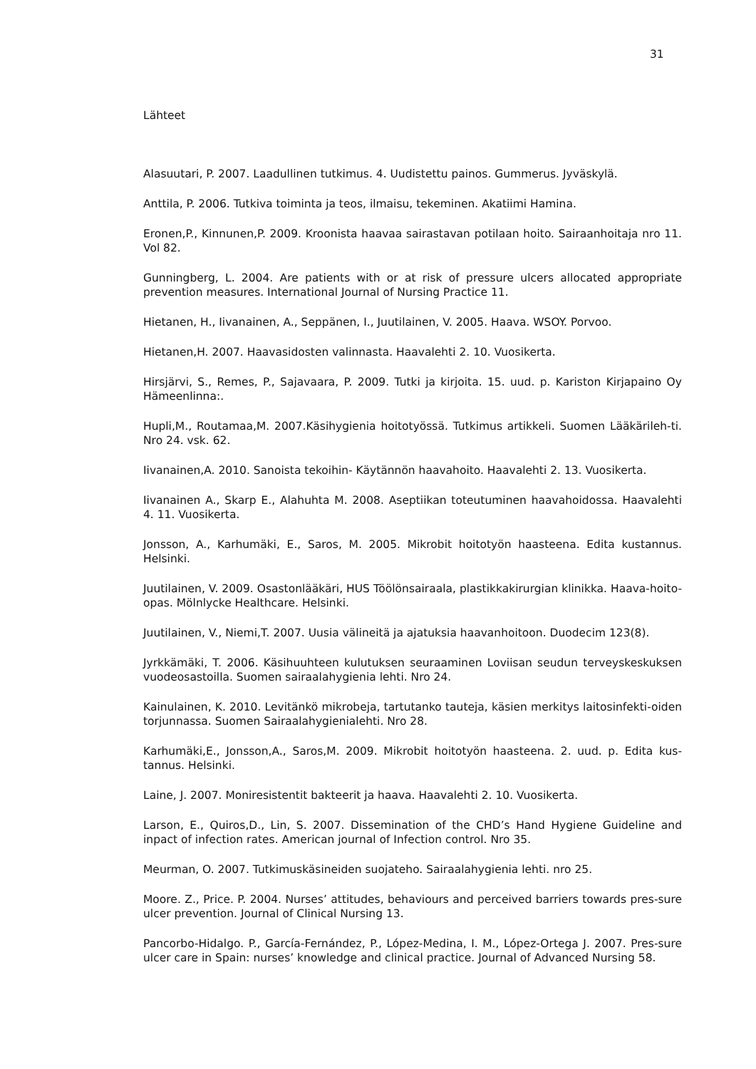31
Lähteet
Alasuutari, P. 2007. Laadullinen tutkimus. 4. Uudistettu painos. Gummerus. Jyväskylä.
Anttila, P. 2006. Tutkiva toiminta ja teos, ilmaisu, tekeminen. Akatiimi Hamina.
Eronen,P., Kinnunen,P. 2009. Kroonista haavaa sairastavan potilaan hoito. Sairaanhoitaja nro 11. Vol 82.
Gunningberg, L. 2004. Are patients with or at risk of pressure ulcers allocated appropriate prevention measures. International Journal of Nursing Practice 11.
Hietanen, H., Iivanainen, A., Seppänen, I., Juutilainen, V. 2005. Haava. WSOY. Porvoo.
Hietanen,H. 2007. Haavasidosten valinnasta. Haavalehti 2. 10. Vuosikerta.
Hirsjärvi, S., Remes, P., Sajavaara, P. 2009. Tutki ja kirjoita. 15. uud. p. Kariston Kirjapaino Oy Hämeenlinna:.
Hupli,M., Routamaa,M. 2007.Käsihygienia hoitotyössä. Tutkimus artikkeli. Suomen Lääkärileh-ti. Nro 24. vsk. 62.
Iivanainen,A. 2010. Sanoista tekoihin- Käytännön haavahoito. Haavalehti 2. 13. Vuosikerta.
Iivanainen A., Skarp E., Alahuhta M. 2008. Aseptiikan toteutuminen haavahoidossa. Haavalehti 4. 11. Vuosikerta.
Jonsson, A., Karhumäki, E., Saros, M. 2005. Mikrobit hoitotyön haasteena. Edita kustannus. Helsinki.
Juutilainen, V. 2009. Osastonlääkäri, HUS Töölönsairaala, plastikkakirurgian klinikka. Haava-hoito-opas. Mölnlycke Healthcare. Helsinki.
Juutilainen, V., Niemi,T. 2007. Uusia välineitä ja ajatuksia haavanhoitoon. Duodecim 123(8).
Jyrkkämäki, T. 2006. Käsihuuhteen kulutuksen seuraaminen Loviisan seudun terveyskeskuksen vuodeosastoilla. Suomen sairaalahygienia lehti. Nro 24.
Kainulainen, K. 2010. Levitänkö mikrobeja, tartutanko tauteja, käsien merkitys laitosinfekti-oiden torjunnassa. Suomen Sairaalahygienialehti. Nro 28.
Karhumäki,E., Jonsson,A., Saros,M. 2009. Mikrobit hoitotyön haasteena. 2. uud. p. Edita kus-tannus. Helsinki.
Laine, J. 2007. Moniresistentit bakteerit ja haava. Haavalehti 2. 10. Vuosikerta.
Larson, E., Quiros,D., Lin, S. 2007. Dissemination of the CHD’s Hand Hygiene Guideline and inpact of infection rates. American journal of Infection control. Nro 35.
Meurman, O. 2007. Tutkimuskäsineiden suojateho. Sairaalahygienia lehti. nro 25.
Moore. Z., Price. P. 2004. Nurses’ attitudes, behaviours and perceived barriers towards pres-sure ulcer prevention. Journal of Clinical Nursing 13.
Pancorbo-Hidalgo. P., García-Fernández, P., López-Medina, I. M., López-Ortega J. 2007. Pres-sure ulcer care in Spain: nurses’ knowledge and clinical practice. Journal of Advanced Nursing 58.